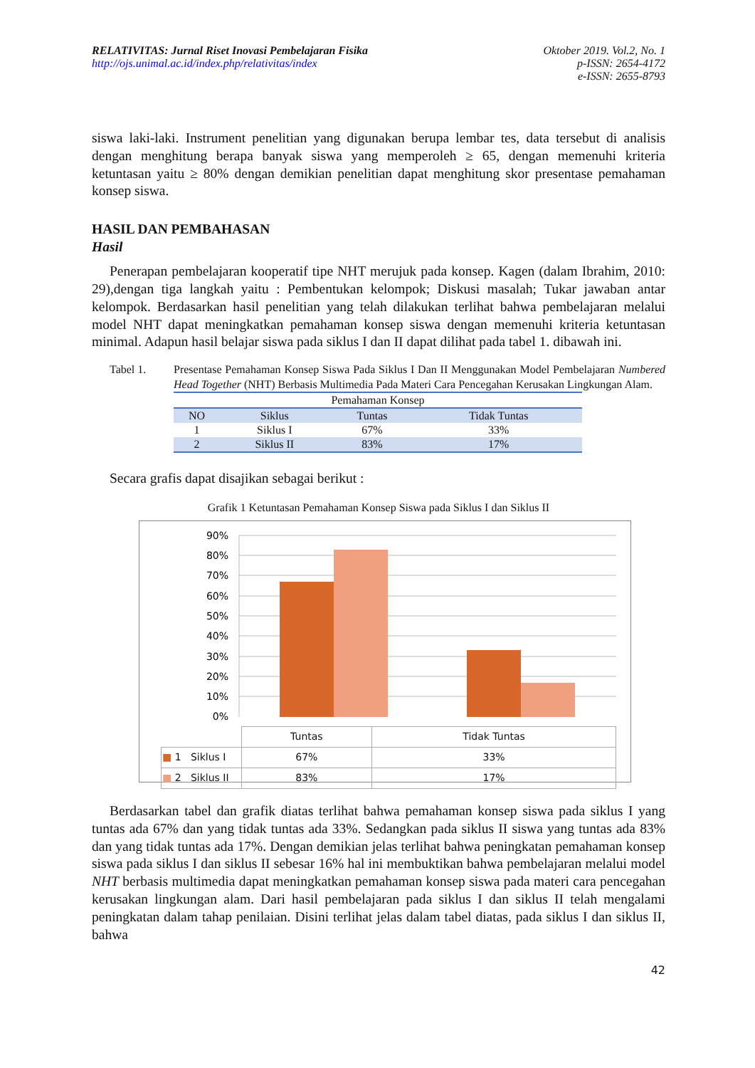RELATIVITAS: Jurnal Riset Inovasi Pembelajaran Fisika
http://ojs.unimal.ac.id/index.php/relativitas/index
Oktober 2019. Vol.2, No. 1
p-ISSN: 2654-4172
e-ISSN: 2655-8793
siswa laki-laki. Instrument penelitian yang digunakan berupa lembar tes, data tersebut di analisis dengan menghitung berapa banyak siswa yang memperoleh ≥ 65, dengan memenuhi kriteria ketuntasan yaitu ≥ 80% dengan demikian penelitian dapat menghitung skor presentase pemahaman konsep siswa.
HASIL DAN PEMBAHASAN
Hasil
Penerapan pembelajaran kooperatif tipe NHT merujuk pada konsep. Kagen (dalam Ibrahim, 2010: 29),dengan tiga langkah yaitu : Pembentukan kelompok; Diskusi masalah; Tukar jawaban antar kelompok. Berdasarkan hasil penelitian yang telah dilakukan terlihat bahwa pembelajaran melalui model NHT dapat meningkatkan pemahaman konsep siswa dengan memenuhi kriteria ketuntasan minimal. Adapun hasil belajar siswa pada siklus I dan II dapat dilihat pada tabel 1. dibawah ini.
Tabel 1. Presentase Pemahaman Konsep Siswa Pada Siklus I Dan II Menggunakan Model Pembelajaran Numbered Head Together (NHT) Berbasis Multimedia Pada Materi Cara Pencegahan Kerusakan Lingkungan Alam.
| Pemahaman Konsep | | | |
| NO | Siklus | Tuntas | Tidak Tuntas |
| 1 | Siklus I | 67% | 33% |
| 2 | Siklus II | 83% | 17% |
Secara grafis dapat disajikan sebagai berikut :
Grafik 1 Ketuntasan Pemahaman Konsep Siswa pada Siklus I dan Siklus II
90%
80%
70%
60%
50%
40%
30%
20%
10%
0%
| | Tuntas | Tidak Tuntas |
| ■ 1 Siklus I | 67% | 33% |
| ■ 2 Siklus II | 83% | 17% |
Berdasarkan tabel dan grafik diatas terlihat bahwa pemahaman konsep siswa pada siklus I yang tuntas ada 67% dan yang tidak tuntas ada 33%. Sedangkan pada siklus II siswa yang tuntas ada 83% dan yang tidak tuntas ada 17%. Dengan demikian jelas terlihat bahwa peningkatan pemahaman konsep siswa pada siklus I dan siklus II sebesar 16% hal ini membuktikan bahwa pembelajaran melalui model NHT berbasis multimedia dapat meningkatkan pemahaman konsep siswa pada materi cara pencegahan kerusakan lingkungan alam. Dari hasil pembelajaran pada siklus I dan siklus II telah mengalami peningkatan dalam tahap penilaian. Disini terlihat jelas dalam tabel diatas, pada siklus I dan siklus II, bahwa
42